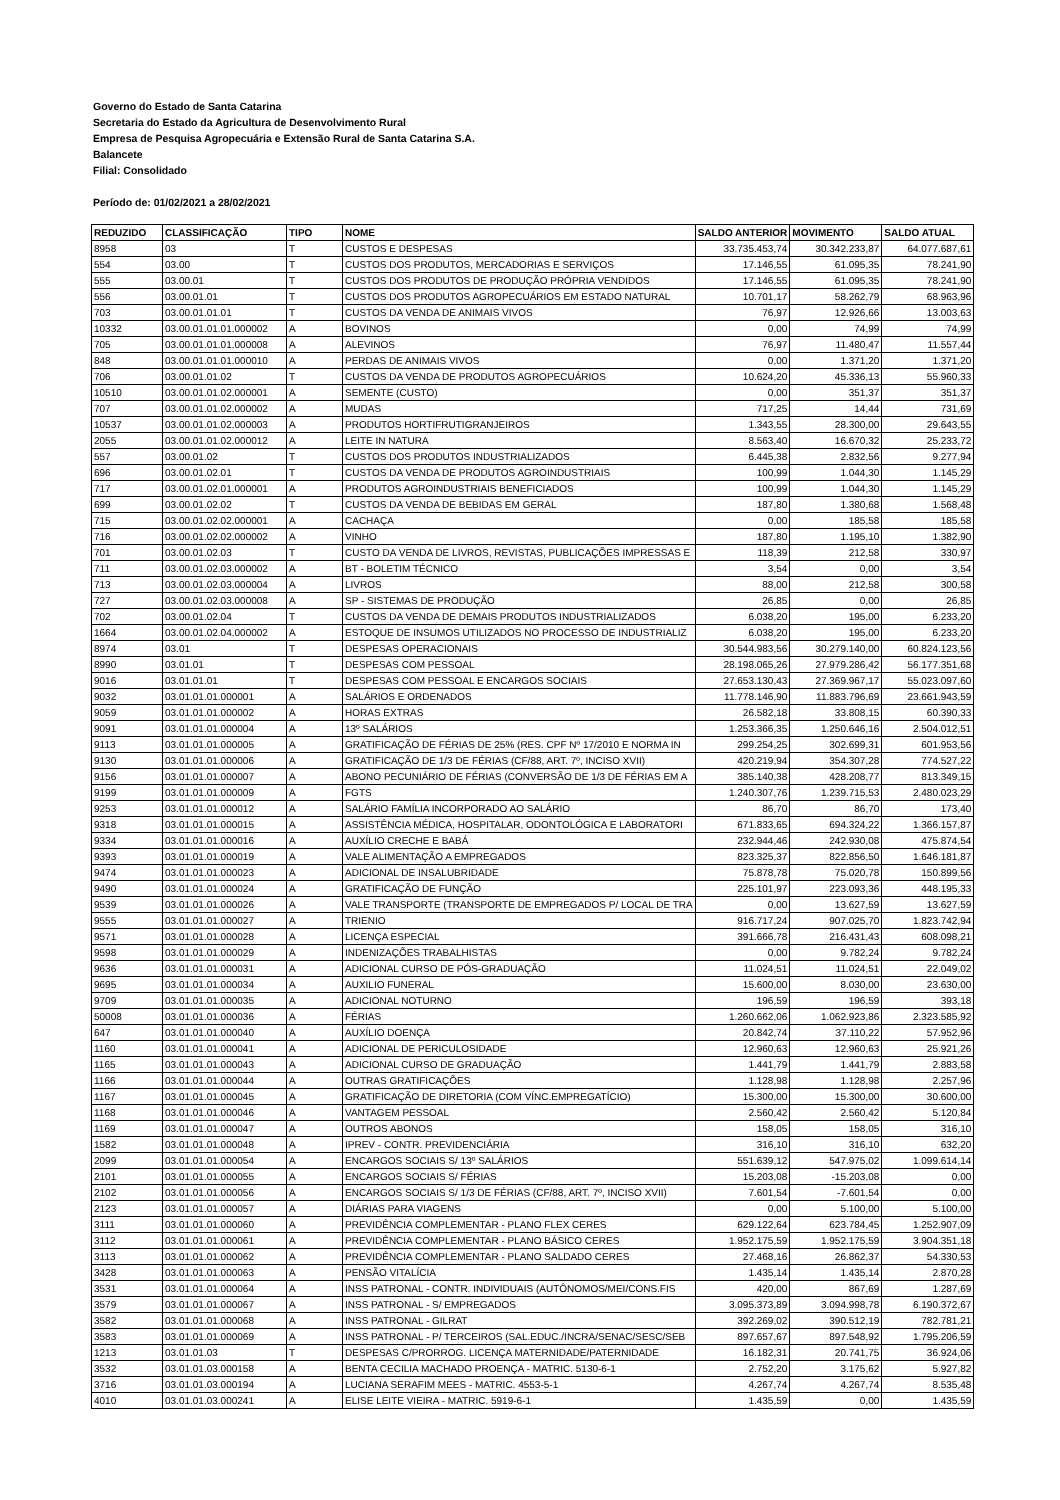Governo do Estado de Santa Catarina
Secretaria do Estado da Agricultura de Desenvolvimento Rural
Empresa de Pesquisa Agropecuária e Extensão Rural de Santa Catarina S.A.
Balancete
Filial: Consolidado
Período de: 01/02/2021 a 28/02/2021
| REDUZIDO | CLASSIFICAÇÃO | TIPO | NOME | SALDO ANTERIOR | MOVIMENTO | SALDO ATUAL |
| --- | --- | --- | --- | --- | --- | --- |
| 8958 | 03 | T | CUSTOS E DESPESAS | 33.735.453,74 | 30.342.233,87 | 64.077.687,61 |
| 554 | 03.00 | T | CUSTOS DOS PRODUTOS, MERCADORIAS E SERVIÇOS | 17.146,55 | 61.095,35 | 78.241,90 |
| 555 | 03.00.01 | T | CUSTOS DOS PRODUTOS DE PRODUÇÃO PRÓPRIA VENDIDOS | 17.146,55 | 61.095,35 | 78.241,90 |
| 556 | 03.00.01.01 | T | CUSTOS DOS PRODUTOS AGROPECUÁRIOS EM ESTADO NATURAL | 10.701,17 | 58.262,79 | 68.963,96 |
| 703 | 03.00.01.01.01 | T | CUSTOS DA VENDA DE ANIMAIS VIVOS | 76,97 | 12.926,66 | 13.003,63 |
| 10332 | 03.00.01.01.01.000002 | A | BOVINOS | 0,00 | 74,99 | 74,99 |
| 705 | 03.00.01.01.01.000008 | A | ALEVINOS | 76,97 | 11.480,47 | 11.557,44 |
| 848 | 03.00.01.01.01.000010 | A | PERDAS DE ANIMAIS VIVOS | 0,00 | 1.371,20 | 1.371,20 |
| 706 | 03.00.01.01.02 | T | CUSTOS DA VENDA DE PRODUTOS AGROPECUÁRIOS | 10.624,20 | 45.336,13 | 55.960,33 |
| 10510 | 03.00.01.01.02.000001 | A | SEMENTE (CUSTO) | 0,00 | 351,37 | 351,37 |
| 707 | 03.00.01.01.02.000002 | A | MUDAS | 717,25 | 14,44 | 731,69 |
| 10537 | 03.00.01.01.02.000003 | A | PRODUTOS HORTIFRUTIGRANJEIROS | 1.343,55 | 28.300,00 | 29.643,55 |
| 2055 | 03.00.01.01.02.000012 | A | LEITE IN NATURA | 8.563,40 | 16.670,32 | 25.233,72 |
| 557 | 03.00.01.02 | T | CUSTOS DOS PRODUTOS INDUSTRIALIZADOS | 6.445,38 | 2.832,56 | 9.277,94 |
| 696 | 03.00.01.02.01 | T | CUSTOS DA VENDA DE PRODUTOS AGROINDUSTRIAIS | 100,99 | 1.044,30 | 1.145,29 |
| 717 | 03.00.01.02.01.000001 | A | PRODUTOS AGROINDUSTRIAIS BENEFICIADOS | 100,99 | 1.044,30 | 1.145,29 |
| 699 | 03.00.01.02.02 | T | CUSTOS DA VENDA DE BEBIDAS EM GERAL | 187,80 | 1.380,68 | 1.568,48 |
| 715 | 03.00.01.02.02.000001 | A | CACHAÇA | 0,00 | 185,58 | 185,58 |
| 716 | 03.00.01.02.02.000002 | A | VINHO | 187,80 | 1.195,10 | 1.382,90 |
| 701 | 03.00.01.02.03 | T | CUSTO DA VENDA DE LIVROS, REVISTAS, PUBLICAÇÕES IMPRESSAS E | 118,39 | 212,58 | 330,97 |
| 711 | 03.00.01.02.03.000002 | A | BT - BOLETIM TÉCNICO | 3,54 | 0,00 | 3,54 |
| 713 | 03.00.01.02.03.000004 | A | LIVROS | 88,00 | 212,58 | 300,58 |
| 727 | 03.00.01.02.03.000008 | A | SP - SISTEMAS DE PRODUÇÃO | 26,85 | 0,00 | 26,85 |
| 702 | 03.00.01.02.04 | T | CUSTOS DA VENDA DE DEMAIS PRODUTOS INDUSTRIALIZADOS | 6.038,20 | 195,00 | 6.233,20 |
| 1664 | 03.00.01.02.04.000002 | A | ESTOQUE DE INSUMOS UTILIZADOS NO PROCESSO DE INDUSTRIALIZ | 6.038,20 | 195,00 | 6.233,20 |
| 8974 | 03.01 | T | DESPESAS OPERACIONAIS | 30.544.983,56 | 30.279.140,00 | 60.824.123,56 |
| 8990 | 03.01.01 | T | DESPESAS COM PESSOAL | 28.198.065,26 | 27.979.286,42 | 56.177.351,68 |
| 9016 | 03.01.01.01 | T | DESPESAS COM PESSOAL E ENCARGOS SOCIAIS | 27.653.130,43 | 27.369.967,17 | 55.023.097,60 |
| 9032 | 03.01.01.01.000001 | A | SALÁRIOS E ORDENADOS | 11.778.146,90 | 11.883.796,69 | 23.661.943,59 |
| 9059 | 03.01.01.01.000002 | A | HORAS EXTRAS | 26.582,18 | 33.808,15 | 60.390,33 |
| 9091 | 03.01.01.01.000004 | A | 13º SALÁRIOS | 1.253.366,35 | 1.250.646,16 | 2.504.012,51 |
| 9113 | 03.01.01.01.000005 | A | GRATIFICAÇÃO DE FÉRIAS DE 25% (RES. CPF Nº 17/2010 E NORMA IN | 299.254,25 | 302.699,31 | 601.953,56 |
| 9130 | 03.01.01.01.000006 | A | GRATIFICAÇÃO DE 1/3 DE FÉRIAS (CF/88, ART. 7º, INCISO XVII) | 420.219,94 | 354.307,28 | 774.527,22 |
| 9156 | 03.01.01.01.000007 | A | ABONO PECUNIÁRIO DE FÉRIAS (CONVERSÃO DE 1/3 DE FÉRIAS EM A | 385.140,38 | 428.208,77 | 813.349,15 |
| 9199 | 03.01.01.01.000009 | A | FGTS | 1.240.307,76 | 1.239.715,53 | 2.480.023,29 |
| 9253 | 03.01.01.01.000012 | A | SALÁRIO FAMÍLIA INCORPORADO AO SALÁRIO | 86,70 | 86,70 | 173,40 |
| 9318 | 03.01.01.01.000015 | A | ASSISTÊNCIA MÉDICA, HOSPITALAR, ODONTOLÓGICA E LABORATORI | 671.833,65 | 694.324,22 | 1.366.157,87 |
| 9334 | 03.01.01.01.000016 | A | AUXÍLIO CRECHE E BABÁ | 232.944,46 | 242.930,08 | 475.874,54 |
| 9393 | 03.01.01.01.000019 | A | VALE ALIMENTAÇÃO A EMPREGADOS | 823.325,37 | 822.856,50 | 1.646.181,87 |
| 9474 | 03.01.01.01.000023 | A | ADICIONAL DE INSALUBRIDADE | 75.878,78 | 75.020,78 | 150.899,56 |
| 9490 | 03.01.01.01.000024 | A | GRATIFICAÇÃO DE FUNÇÃO | 225.101,97 | 223.093,36 | 448.195,33 |
| 9539 | 03.01.01.01.000026 | A | VALE TRANSPORTE (TRANSPORTE DE EMPREGADOS P/ LOCAL DE TRA | 0,00 | 13.627,59 | 13.627,59 |
| 9555 | 03.01.01.01.000027 | A | TRIENIO | 916.717,24 | 907.025,70 | 1.823.742,94 |
| 9571 | 03.01.01.01.000028 | A | LICENÇA ESPECIAL | 391.666,78 | 216.431,43 | 608.098,21 |
| 9598 | 03.01.01.01.000029 | A | INDENIZAÇÕES TRABALHISTAS | 0,00 | 9.782,24 | 9.782,24 |
| 9636 | 03.01.01.01.000031 | A | ADICIONAL CURSO DE PÓS-GRADUAÇÃO | 11.024,51 | 11.024,51 | 22.049,02 |
| 9695 | 03.01.01.01.000034 | A | AUXILIO FUNERAL | 15.600,00 | 8.030,00 | 23.630,00 |
| 9709 | 03.01.01.01.000035 | A | ADICIONAL NOTURNO | 196,59 | 196,59 | 393,18 |
| 50008 | 03.01.01.01.000036 | A | FÉRIAS | 1.260.662,06 | 1.062.923,86 | 2.323.585,92 |
| 647 | 03.01.01.01.000040 | A | AUXÍLIO DOENÇA | 20.842,74 | 37.110,22 | 57.952,96 |
| 1160 | 03.01.01.01.000041 | A | ADICIONAL DE PERICULOSIDADE | 12.960,63 | 12.960,63 | 25.921,26 |
| 1165 | 03.01.01.01.000043 | A | ADICIONAL CURSO DE GRADUAÇÃO | 1.441,79 | 1.441,79 | 2.883,58 |
| 1166 | 03.01.01.01.000044 | A | OUTRAS GRATIFICAÇÕES | 1.128,98 | 1.128,98 | 2.257,96 |
| 1167 | 03.01.01.01.000045 | A | GRATIFICAÇÃO DE DIRETORIA (COM VÍNC.EMPREGATÍCIO) | 15.300,00 | 15.300,00 | 30.600,00 |
| 1168 | 03.01.01.01.000046 | A | VANTAGEM PESSOAL | 2.560,42 | 2.560,42 | 5.120,84 |
| 1169 | 03.01.01.01.000047 | A | OUTROS ABONOS | 158,05 | 158,05 | 316,10 |
| 1582 | 03.01.01.01.000048 | A | IPREV - CONTR. PREVIDENCIÁRIA | 316,10 | 316,10 | 632,20 |
| 2099 | 03.01.01.01.000054 | A | ENCARGOS SOCIAIS S/ 13º SALÁRIOS | 551.639,12 | 547.975,02 | 1.099.614,14 |
| 2101 | 03.01.01.01.000055 | A | ENCARGOS SOCIAIS S/ FÉRIAS | 15.203,08 | -15.203,08 | 0,00 |
| 2102 | 03.01.01.01.000056 | A | ENCARGOS SOCIAIS S/ 1/3 DE FÉRIAS (CF/88, ART. 7º, INCISO XVII) | 7.601,54 | -7.601,54 | 0,00 |
| 2123 | 03.01.01.01.000057 | A | DIÁRIAS PARA VIAGENS | 0,00 | 5.100,00 | 5.100,00 |
| 3111 | 03.01.01.01.000060 | A | PREVIDÊNCIA COMPLEMENTAR - PLANO FLEX CERES | 629.122,64 | 623.784,45 | 1.252.907,09 |
| 3112 | 03.01.01.01.000061 | A | PREVIDÊNCIA COMPLEMENTAR - PLANO BÁSICO CERES | 1.952.175,59 | 1.952.175,59 | 3.904.351,18 |
| 3113 | 03.01.01.01.000062 | A | PREVIDÊNCIA COMPLEMENTAR - PLANO SALDADO CERES | 27.468,16 | 26.862,37 | 54.330,53 |
| 3428 | 03.01.01.01.000063 | A | PENSÃO VITALÍCIA | 1.435,14 | 1.435,14 | 2.870,28 |
| 3531 | 03.01.01.01.000064 | A | INSS PATRONAL - CONTR. INDIVIDUAIS (AUTÔNOMOS/MEI/CONS.FIS | 420,00 | 867,69 | 1.287,69 |
| 3579 | 03.01.01.01.000067 | A | INSS PATRONAL - S/ EMPREGADOS | 3.095.373,89 | 3.094.998,78 | 6.190.372,67 |
| 3582 | 03.01.01.01.000068 | A | INSS PATRONAL - GILRAT | 392.269,02 | 390.512,19 | 782.781,21 |
| 3583 | 03.01.01.01.000069 | A | INSS PATRONAL - P/ TERCEIROS (SAL.EDUC./INCRA/SENAC/SESC/SEB | 897.657,67 | 897.548,92 | 1.795.206,59 |
| 1213 | 03.01.01.03 | T | DESPESAS C/PRORROG. LICENÇA MATERNIDADE/PATERNIDADE | 16.182,31 | 20.741,75 | 36.924,06 |
| 3532 | 03.01.01.03.000158 | A | BENTA CECILIA MACHADO PROENÇA - MATRIC. 5130-6-1 | 2.752,20 | 3.175,62 | 5.927,82 |
| 3716 | 03.01.01.03.000194 | A | LUCIANA SERAFIM MEES - MATRIC. 4553-5-1 | 4.267,74 | 4.267,74 | 8.535,48 |
| 4010 | 03.01.01.03.000241 | A | ELISE LEITE VIEIRA - MATRIC. 5919-6-1 | 1.435,59 | 0,00 | 1.435,59 |